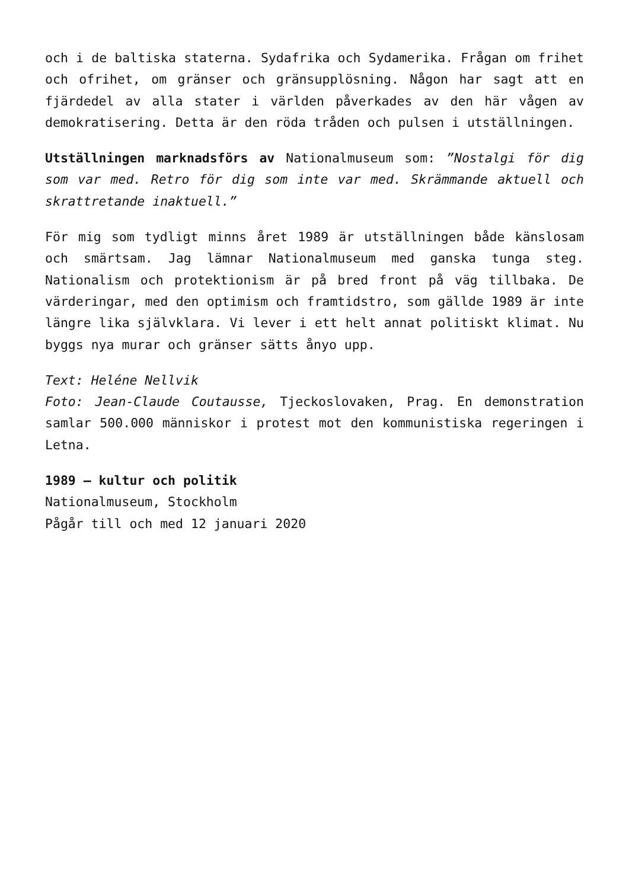och i de baltiska staterna. Sydafrika och Sydamerika. Frågan om frihet och ofrihet, om gränser och gränsupplösning. Någon har sagt att en fjärdedel av alla stater i världen påverkades av den här vågen av demokratisering. Detta är den röda tråden och pulsen i utställningen.
Utställningen marknadsförs av Nationalmuseum som: ”Nostalgi för dig som var med. Retro för dig som inte var med. Skrämmande aktuell och skrattretande inaktuell.”
För mig som tydligt minns året 1989 är utställningen både känslosam och smärtsam. Jag lämnar Nationalmuseum med ganska tunga steg. Nationalism och protektionism är på bred front på väg tillbaka. De värderingar, med den optimism och framtidstro, som gällde 1989 är inte längre lika självklara. Vi lever i ett helt annat politiskt klimat. Nu byggs nya murar och gränser sätts ånyo upp.
Text: Heléne Nellvik
Foto: Jean-Claude Coutausse, Tjeckoslovaken, Prag. En demonstration samlar 500.000 människor i protest mot den kommunistiska regeringen i Letna.
1989 – kultur och politik
Nationalmuseum, Stockholm
Pågår till och med 12 januari 2020